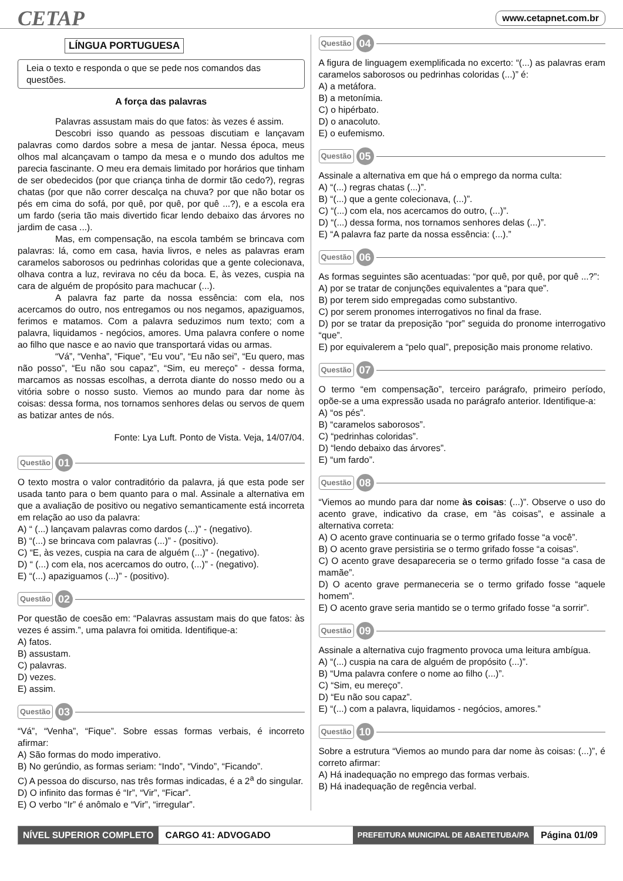CETAP www.cetapnet.com.br
LÍNGUA PORTUGUESA
Leia o texto e responda o que se pede nos comandos das questões.
A força das palavras
Palavras assustam mais do que fatos: às vezes é assim.
Descobri isso quando as pessoas discutiam e lançavam palavras como dardos sobre a mesa de jantar. Nessa época, meus olhos mal alcançavam o tampo da mesa e o mundo dos adultos me parecia fascinante. O meu era demais limitado por horários que tinham de ser obedecidos (por que criança tinha de dormir tão cedo?), regras chatas (por que não correr descalça na chuva? por que não botar os pés em cima do sofá, por quê, por quê, por quê ...?), e a escola era um fardo (seria tão mais divertido ficar lendo debaixo das árvores no jardim de casa ...).
Mas, em compensação, na escola também se brincava com palavras: lá, como em casa, havia livros, e neles as palavras eram caramelos saborosos ou pedrinhas coloridas que a gente colecionava, olhava contra a luz, revirava no céu da boca. E, às vezes, cuspia na cara de alguém de propósito para machucar (...).
A palavra faz parte da nossa essência: com ela, nos acercamos do outro, nos entregamos ou nos negamos, apaziguamos, ferimos e matamos. Com a palavra seduzimos num texto; com a palavra, liquidamos - negócios, amores. Uma palavra confere o nome ao filho que nasce e ao navio que transportará vidas ou armas.
“Vá”, “Venha”, “Fique”, “Eu vou”, “Eu não sei”, “Eu quero, mas não posso”, “Eu não sou capaz”, “Sim, eu mereço” - dessa forma, marcamos as nossas escolhas, a derrota diante do nosso medo ou a vitória sobre o nosso susto. Viemos ao mundo para dar nome às coisas: dessa forma, nos tornamos senhores delas ou servos de quem as batizar antes de nós.
Fonte: Lya Luft. Ponto de Vista. Veja, 14/07/04.
Questão 01
O texto mostra o valor contraditório da palavra, já que esta pode ser usada tanto para o bem quanto para o mal. Assinale a alternativa em que a avaliação de positivo ou negativo semanticamente está incorreta em relação ao uso da palavra:
A) “ (...) lançavam palavras como dardos (...)” - (negativo).
B) “(...) se brincava com palavras (...)” - (positivo).
C) “E, às vezes, cuspia na cara de alguém (...)” - (negativo).
D) “ (...) com ela, nos acercamos do outro, (...)” - (negativo).
E) “(...) apaziguamos (...)” - (positivo).
Questão 02
Por questão de coesão em: “Palavras assustam mais do que fatos: às vezes é assim.”, uma palavra foi omitida. Identifique-a:
A) fatos.
B) assustam.
C) palavras.
D) vezes.
E) assim.
Questão 03
“Vá”, “Venha”, “Fique”. Sobre essas formas verbais, é incorreto afirmar:
A) São formas do modo imperativo.
B) No gerúndio, as formas seriam: “Indo”, “Vindo”, “Ficando”.
C) A pessoa do discurso, nas três formas indicadas, é a 2<sup>a</sup> do singular.
D) O infinito das formas é “Ir”, “Vir”, “Ficar”.
E) O verbo “Ir” é anômalo e “Vir”, “irregular”.
Questão 04
A figura de linguagem exemplificada no excerto: “(...) as palavras eram caramelos saborosos ou pedrinhas coloridas (...)” é:
A) a metáfora.
B) a metonímia.
C) o hipérbato.
D) o anacoluto.
E) o eufemismo.
Questão 05
Assinale a alternativa em que há o emprego da norma culta:
A) “(...) regras chatas (...)”.
B) “(...) que a gente colecionava, (...)”.
C) “(...) com ela, nos acercamos do outro, (...)”.
D) “(...) dessa forma, nos tornamos senhores delas (...)”.
E) “A palavra faz parte da nossa essência: (...).”
Questão 06
As formas seguintes são acentuadas: “por quê, por quê, por quê ...?”:
A) por se tratar de conjunções equivalentes a “para que”.
B) por terem sido empregadas como substantivo.
C) por serem pronomes interrogativos no final da frase.
D) por se tratar da preposição “por” seguida do pronome interrogativo “que”.
E) por equivalerem a “pelo qual”, preposição mais pronome relativo.
Questão 07
O termo “em compensação”, terceiro parágrafo, primeiro período, opõe-se a uma expressão usada no parágrafo anterior. Identifique-a:
A) “os pés”.
B) “caramelos saborosos”.
C) “pedrinhas coloridas”.
D) “lendo debaixo das árvores”.
E) “um fardo”.
Questão 08
“Viemos ao mundo para dar nome às coisas: (...)”. Observe o uso do acento grave, indicativo da crase, em “às coisas”, e assinale a alternativa correta:
A) O acento grave continuaria se o termo grifado fosse “a você”.
B) O acento grave persistiria se o termo grifado fosse “a coisas”.
C) O acento grave desapareceria se o termo grifado fosse “a casa de mamãe”.
D) O acento grave permaneceria se o termo grifado fosse “aquele homem”.
E) O acento grave seria mantido se o termo grifado fosse “a sorrir”.
Questão 09
Assinale a alternativa cujo fragmento provoca uma leitura ambígua.
A) “(...) cuspia na cara de alguém de propósito (...)”.
B) “Uma palavra confere o nome ao filho (...)”.
C) “Sim, eu mereço”.
D) “Eu não sou capaz”.
E) “(...) com a palavra, liquidamos - negócios, amores.”
Questão 10
Sobre a estrutura “Viemos ao mundo para dar nome às coisas: (...)”, é correto afirmar:
A) Há inadequação no emprego das formas verbais.
B) Há inadequação de regência verbal.
NÍVEL SUPERIOR COMPLETO CARGO 41: ADVOGADO PREFEITURA MUNICIPAL DE ABAETETUBA/PA Página 01/09